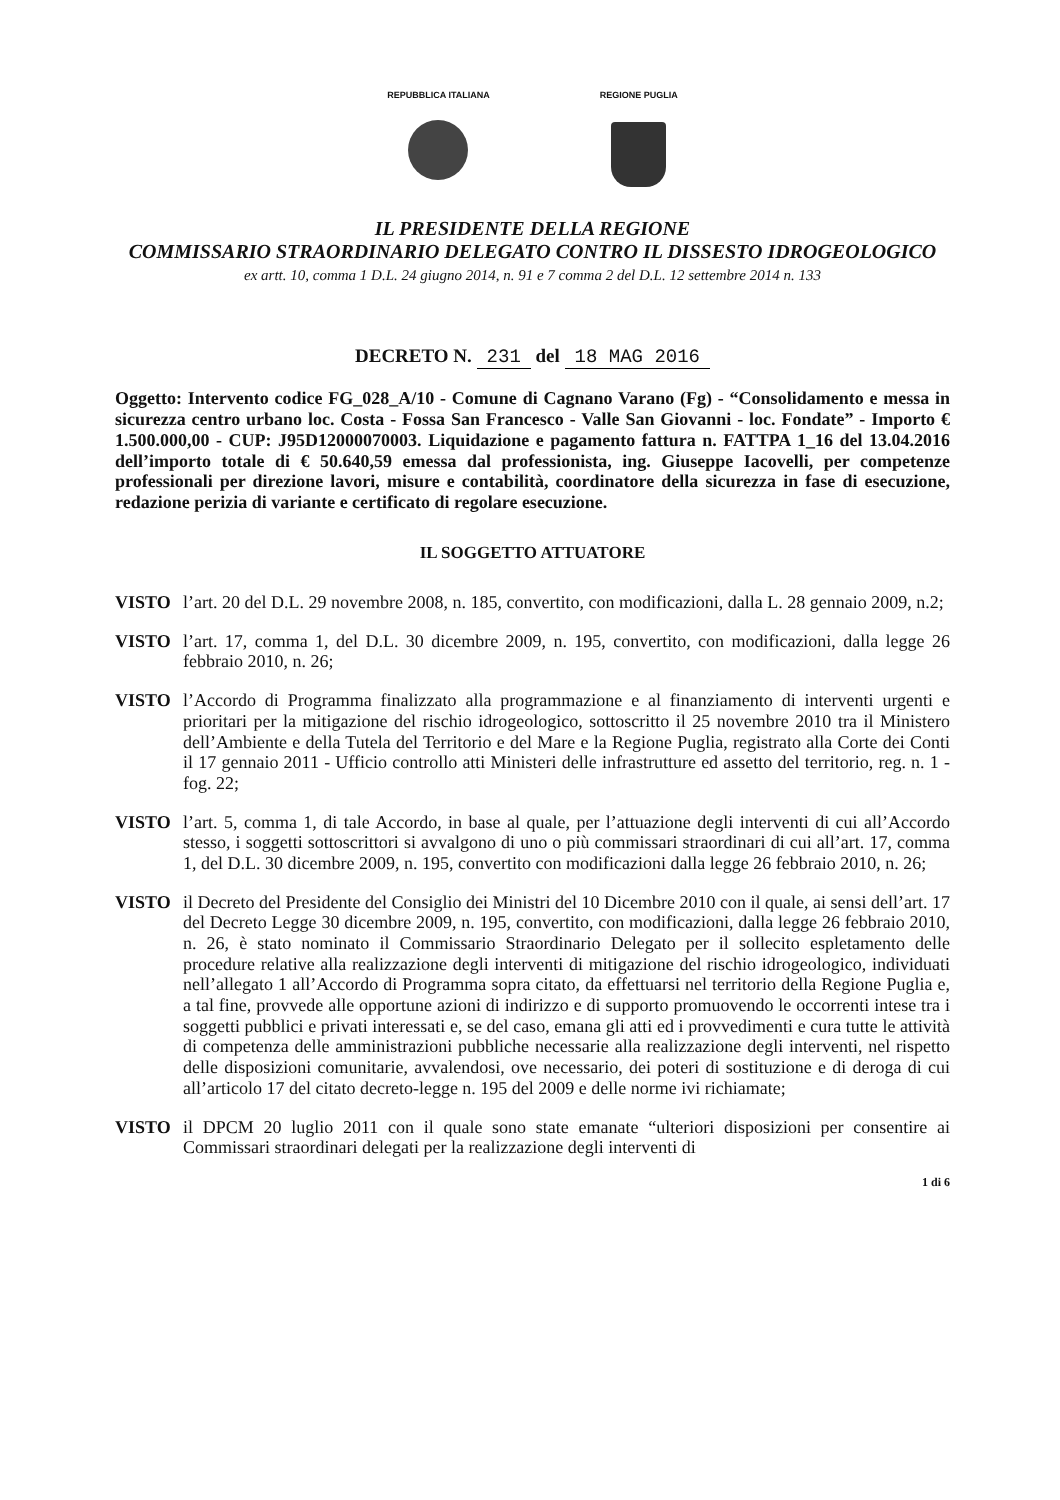REPUBBLICA ITALIANA REGIONE PUGLIA
IL PRESIDENTE DELLA REGIONE
COMMISSARIO STRAORDINARIO DELEGATO CONTRO IL DISSESTO IDROGEOLOGICO
ex artt. 10, comma 1 D.L. 24 giugno 2014, n. 91 e 7 comma 2 del D.L. 12 settembre 2014 n. 133
DECRETO N. 231 del 18 MAG 2016
Oggetto: Intervento codice FG_028_A/10 - Comune di Cagnano Varano (Fg) - “Consolidamento e messa in sicurezza centro urbano loc. Costa - Fossa San Francesco - Valle San Giovanni - loc. Fondate” - Importo € 1.500.000,00 - CUP: J95D12000070003. Liquidazione e pagamento fattura n. FATTPA 1_16 del 13.04.2016 dell’importo totale di € 50.640,59 emessa dal professionista, ing. Giuseppe Iacovelli, per competenze professionali per direzione lavori, misure e contabilità, coordinatore della sicurezza in fase di esecuzione, redazione perizia di variante e certificato di regolare esecuzione.
IL SOGGETTO ATTUATORE
VISTO l’art. 20 del D.L. 29 novembre 2008, n. 185, convertito, con modificazioni, dalla L. 28 gennaio 2009, n.2;
VISTO l’art. 17, comma 1, del D.L. 30 dicembre 2009, n. 195, convertito, con modificazioni, dalla legge 26 febbraio 2010, n. 26;
VISTO l’Accordo di Programma finalizzato alla programmazione e al finanziamento di interventi urgenti e prioritari per la mitigazione del rischio idrogeologico, sottoscritto il 25 novembre 2010 tra il Ministero dell’Ambiente e della Tutela del Territorio e del Mare e la Regione Puglia, registrato alla Corte dei Conti il 17 gennaio 2011 - Ufficio controllo atti Ministeri delle infrastrutture ed assetto del territorio, reg. n. 1 - fog. 22;
VISTO l’art. 5, comma 1, di tale Accordo, in base al quale, per l’attuazione degli interventi di cui all’Accordo stesso, i soggetti sottoscrittori si avvalgono di uno o più commissari straordinari di cui all’art. 17, comma 1, del D.L. 30 dicembre 2009, n. 195, convertito con modificazioni dalla legge 26 febbraio 2010, n. 26;
VISTO il Decreto del Presidente del Consiglio dei Ministri del 10 Dicembre 2010 con il quale, ai sensi dell’art. 17 del Decreto Legge 30 dicembre 2009, n. 195, convertito, con modificazioni, dalla legge 26 febbraio 2010, n. 26, è stato nominato il Commissario Straordinario Delegato per il sollecito espletamento delle procedure relative alla realizzazione degli interventi di mitigazione del rischio idrogeologico, individuati nell’allegato 1 all’Accordo di Programma sopra citato, da effettuarsi nel territorio della Regione Puglia e, a tal fine, provvede alle opportune azioni di indirizzo e di supporto promuovendo le occorrenti intese tra i soggetti pubblici e privati interessati e, se del caso, emana gli atti ed i provvedimenti e cura tutte le attività di competenza delle amministrazioni pubbliche necessarie alla realizzazione degli interventi, nel rispetto delle disposizioni comunitarie, avvalendosi, ove necessario, dei poteri di sostituzione e di deroga di cui all’articolo 17 del citato decreto-legge n. 195 del 2009 e delle norme ivi richiamate;
VISTO il DPCM 20 luglio 2011 con il quale sono state emanate “ulteriori disposizioni per consentire ai Commissari straordinari delegati per la realizzazione degli interventi di
1 di 6